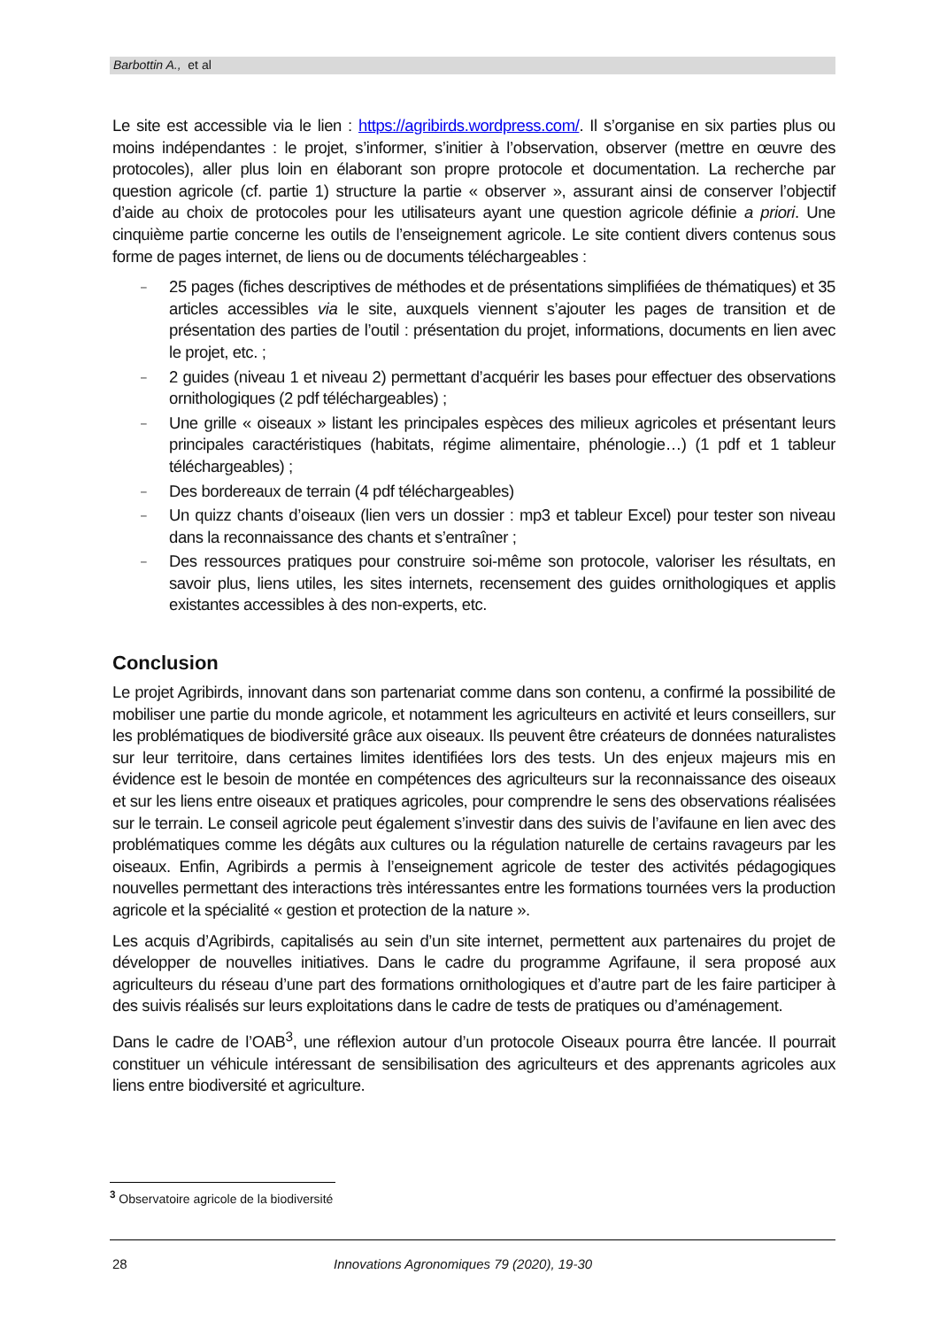Barbottin A., et al
Le site est accessible via le lien : https://agribirds.wordpress.com/. Il s’organise en six parties plus ou moins indépendantes : le projet, s’informer, s’initier à l’observation, observer (mettre en œuvre des protocoles), aller plus loin en élaborant son propre protocole et documentation. La recherche par question agricole (cf. partie 1) structure la partie « observer », assurant ainsi de conserver l’objectif d’aide au choix de protocoles pour les utilisateurs ayant une question agricole définie a priori. Une cinquième partie concerne les outils de l’enseignement agricole. Le site contient divers contenus sous forme de pages internet, de liens ou de documents téléchargeables :
– 25 pages (fiches descriptives de méthodes et de présentations simplifiées de thématiques) et 35 articles accessibles via le site, auxquels viennent s’ajouter les pages de transition et de présentation des parties de l’outil : présentation du projet, informations, documents en lien avec le projet, etc. ;
– 2 guides (niveau 1 et niveau 2) permettant d’acquérir les bases pour effectuer des observations ornithologiques (2 pdf téléchargeables) ;
– Une grille « oiseaux » listant les principales espèces des milieux agricoles et présentant leurs principales caractéristiques (habitats, régime alimentaire, phénologie…) (1 pdf et 1 tableur téléchargeables) ;
– Des bordereaux de terrain (4 pdf téléchargeables)
– Un quizz chants d’oiseaux (lien vers un dossier : mp3 et tableur Excel) pour tester son niveau dans la reconnaissance des chants et s’entraîner ;
– Des ressources pratiques pour construire soi-même son protocole, valoriser les résultats, en savoir plus, liens utiles, les sites internets, recensement des guides ornithologiques et applis existantes accessibles à des non-experts, etc.
Conclusion
Le projet Agribirds, innovant dans son partenariat comme dans son contenu, a confirmé la possibilité de mobiliser une partie du monde agricole, et notamment les agriculteurs en activité et leurs conseillers, sur les problématiques de biodiversité grâce aux oiseaux. Ils peuvent être créateurs de données naturalistes sur leur territoire, dans certaines limites identifiées lors des tests. Un des enjeux majeurs mis en évidence est le besoin de montée en compétences des agriculteurs sur la reconnaissance des oiseaux et sur les liens entre oiseaux et pratiques agricoles, pour comprendre le sens des observations réalisées sur le terrain. Le conseil agricole peut également s’investir dans des suivis de l’avifaune en lien avec des problématiques comme les dégâts aux cultures ou la régulation naturelle de certains ravageurs par les oiseaux. Enfin, Agribirds a permis à l’enseignement agricole de tester des activités pédagogiques nouvelles permettant des interactions très intéressantes entre les formations tournées vers la production agricole et la spécialité « gestion et protection de la nature ».
Les acquis d’Agribirds, capitalisés au sein d’un site internet, permettent aux partenaires du projet de développer de nouvelles initiatives. Dans le cadre du programme Agrifaune, il sera proposé aux agriculteurs du réseau d’une part des formations ornithologiques et d’autre part de les faire participer à des suivis réalisés sur leurs exploitations dans le cadre de tests de pratiques ou d’aménagement.
Dans le cadre de l’OAB<sup>3</sup>, une réflexion autour d’un protocole Oiseaux pourra être lancée. Il pourrait constituer un véhicule intéressant de sensibilisation des agriculteurs et des apprenants agricoles aux liens entre biodiversité et agriculture.
<sup>3</sup> Observatoire agricole de la biodiversité
28 Innovations Agronomiques 79 (2020), 19-30